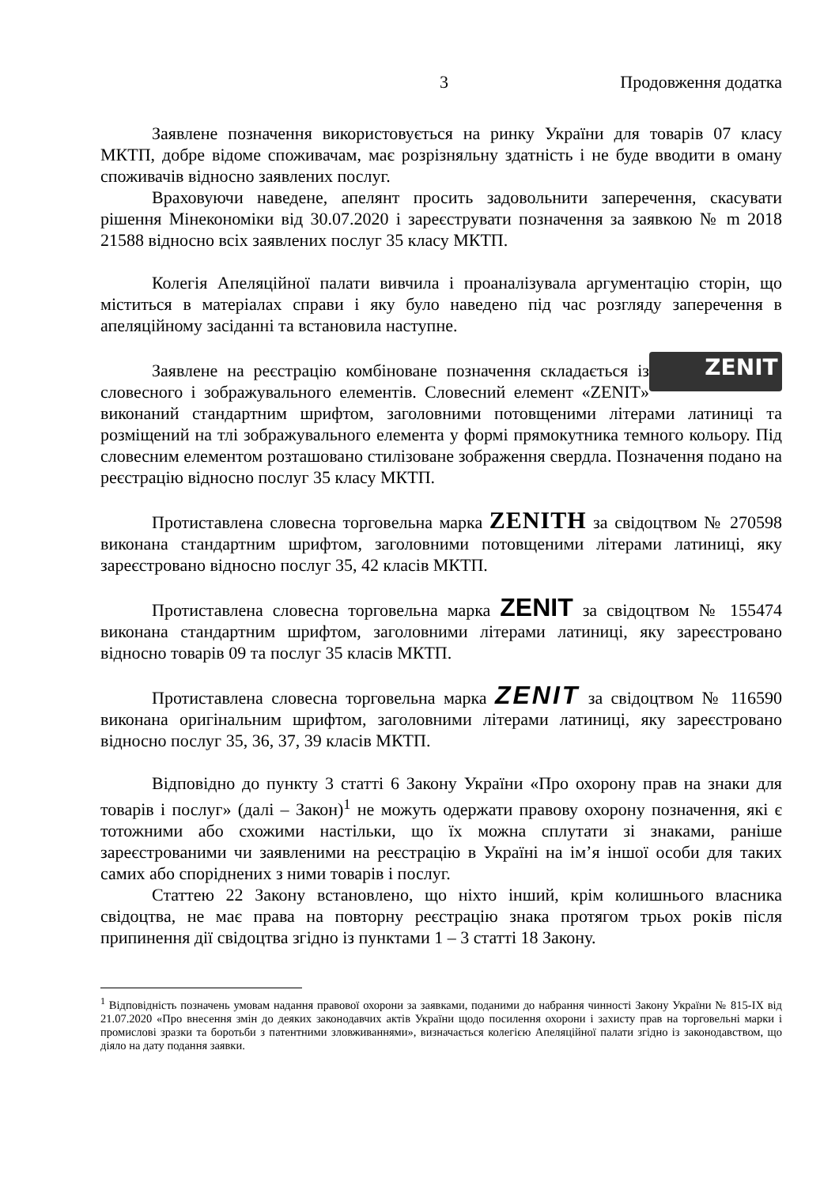3 Продовження додатка
Заявлене позначення використовується на ринку України для товарів 07 класу МКТП, добре відоме споживачам, має розрізняльну здатність і не буде вводити в оману споживачів відносно заявлених послуг.
Враховуючи наведене, апелянт просить задовольнити заперечення, скасувати рішення Мінекономіки від 30.07.2020 і зареєструвати позначення за заявкою № m 2018 21588 відносно всіх заявлених послуг 35 класу МКТП.
Колегія Апеляційної палати вивчила і проаналізувала аргументацію сторін, що міститься в матеріалах справи і яку було наведено під час розгляду заперечення в апеляційному засіданні та встановила наступне.
ZENIT Заявлене на реєстрацію комбіноване позначення складається із словесного і зображувального елементів. Словесний елемент «ZENIT» виконаний стандартним шрифтом, заголовними потовщеними літерами латиниці та розміщений на тлі зображувального елемента у формі прямокутника темного кольору. Під словесним елементом розташовано стилізоване зображення свердла. Позначення подано на реєстрацію відносно послуг 35 класу МКТП.
Протиставлена словесна торговельна марка ZENITH за свідоцтвом № 270598 виконана стандартним шрифтом, заголовними потовщеними літерами латиниці, яку зареєстровано відносно послуг 35, 42 класів МКТП.
Протиставлена словесна торговельна марка ZENIT за свідоцтвом № 155474 виконана стандартним шрифтом, заголовними літерами латиниці, яку зареєстровано відносно товарів 09 та послуг 35 класів МКТП.
Протиставлена словесна торговельна марка ZENIT за свідоцтвом № 116590 виконана оригінальним шрифтом, заголовними літерами латиниці, яку зареєстровано відносно послуг 35, 36, 37, 39 класів МКТП.
Відповідно до пункту 3 статті 6 Закону України «Про охорону прав на знаки для товарів і послуг» (далі – Закон)<sup>1</sup> не можуть одержати правову охорону позначення, які є тотожними або схожими настільки, що їх можна сплутати зі знаками, раніше зареєстрованими чи заявленими на реєстрацію в Україні на ім’я іншої особи для таких самих або споріднених з ними товарів і послуг.
Статтею 22 Закону встановлено, що ніхто інший, крім колишнього власника свідоцтва, не має права на повторну реєстрацію знака протягом трьох років після припинення дії свідоцтва згідно із пунктами 1 – 3 статті 18 Закону.
<sup>1</sup> Відповідність позначень умовам надання правової охорони за заявками, поданими до набрання чинності Закону України № 815-IX від 21.07.2020 «Про внесення змін до деяких законодавчих актів України щодо посилення охорони і захисту прав на торговельні марки і промислові зразки та боротьби з патентними зловживаннями», визначається колегією Апеляційної палати згідно із законодавством, що діяло на дату подання заявки.